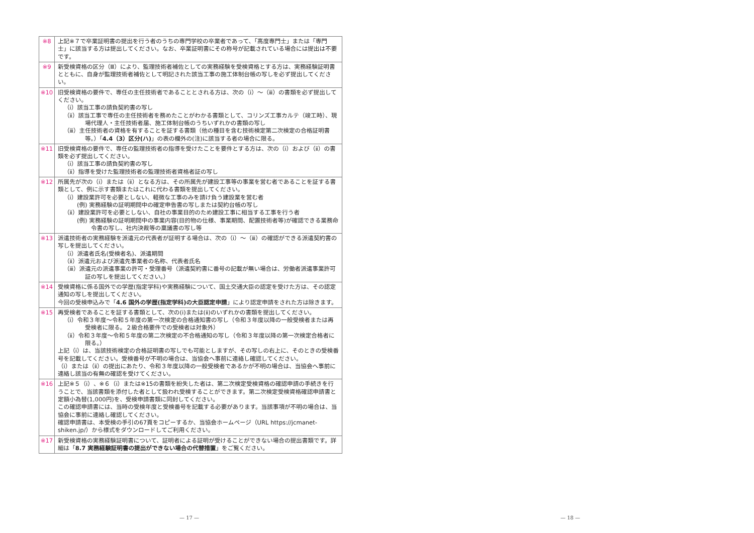| ※8 | 上記※７で卒業証明書の提出を行う者のうちの専門学校の卒業者であって、「高度専門士」または「専門士」に該当する方は提出してください。なお、卒業証明書にその称号が記載されている場合には提出は不要です。 |
| ※9 | 新受検資格の区分（Ⅲ）により、監理技術者補佐としての実務経験を受検資格とする方は、実務経験証明書とともに、自身が監理技術者補佐として明記された該当工事の施工体制台帳の写しを必ず提出してください。 |
| ※10 | 旧受検資格の要件で、専任の主任技術者であることとされる方は、次の（ⅰ）～（ⅲ）の書類を必ず提出してください。 （ⅰ）該当工事の請負契約書の写し （ⅱ）該当工事で専任の主任技術者を務めたことがわかる書類として、コリンズ工事カルテ（竣工時）、現場代理人・主任技術者届、施工体制台帳のうちいずれかの書類の写し （ⅲ）主任技術者の資格を有することを証する書類（他の種目を含む技術検定第二次検定の合格証明書等。）「 4.4（3）区分(ハ) 」の表の欄外の(注)に該当する者の場合に限る。 |
| ※11 | 旧受検資格の要件で、専任の監理技術者の指導を受けたことを要件とする方は、次の（ⅰ）および（ⅱ）の書類を必ず提出してください。 （ⅰ）該当工事の請負契約書の写し （ⅱ）指導を受けた監理技術者の監理技術者資格者証の写し |
| ※12 | 所属先が次の（ⅰ）または（ⅱ）となる方は、その所属先が建設工事等の事業を営む者であることを証する書類として、例に示す書類またはこれに代わる書類を提出してください。 （ⅰ）建設業許可を必要としない、軽微な工事のみを請け負う建設業を営む者 (例) 実務経験の証明期間中の確定申告書の写しまたは契約台帳の写し （ⅱ）建設業許可を必要としない、自社の事業目的のため建設工事に相当する工事を行う者 (例) 実務経験の証明期間中の事業内容(目的物の仕様、事業期間、配置技術者等)が確認できる業務命令書の写し、社内決裁等の稟議書の写し等 |
| ※13 | 派遣技術者の実務経験を派遣元の代表者が証明する場合は、次の（ⅰ）～（ⅲ）の確認ができる派遣契約書の写しを提出してください。 （ⅰ）派遣者氏名(受検者名)、派遣期間 （ⅱ）派遣元および派遣先事業者の名称、代表者氏名 （ⅲ）派遣元の派遣事業の許可・受理番号（派遣契約書に番号の記載が無い場合は、労働者派遣事業許可証の写しを提出してください。） |
| ※14 | 受検資格に係る国外での学歴(指定学科)や実務経験について、国土交通大臣の認定を受けた方は、その認定通知の写しを提出してください。 今回の受検申込みで「 4.6 国外の学歴(指定学科)の大臣認定申請 」により認定申請をされた方は除きます。 |
| ※15 | 再受検者であることを証する書類として、次の(ⅰ)または(ⅱ)のいずれかの書類を提出してください。 （ⅰ）令和３年度～令和５年度の第一次検定の合格通知書の写し（令和３年度以降の一般受検者または再受検者に限る。２級合格要件での受検者は対象外） （ⅱ）令和３年度～令和５年度の第二次検定の不合格通知の写し（令和３年度以降の第一次検定合格者に限る。） 上記（ⅰ）は、当該技術検定の合格証明書の写しでも可能としますが、その写しの右上に、そのときの受検番号を記載してください。受検番号が不明の場合は、当協会へ事前に連絡し確認してください。 （ⅰ）または（ⅱ）の提出にあたり、令和３年度以降の一般受検者であるかが不明の場合は、当協会へ事前に連絡し該当の有無の確認を受けてください。 |
| ※16 | 上記※５（ⅰ）、※６（ⅰ）または※15の書類を紛失した者は、第二次検定受検資格の確認申請の手続きを行うことで、当該書類を添付した者として扱われ受検することができます。第二次検定受検資格確認申請書と定額小為替(1,000円)を、受検申請書類に同封してください。 この確認申請書には、当時の受検年度と受検番号を記載する必要があります。当該事項が不明の場合は、当協会に事前に連絡し確認してください。 確認申請書は、本受検の手引の67頁をコピーするか、当協会ホームページ（URL https://jcmanet-shiken.jp/）から様式をダウンロードしてご利用ください。 |
| ※17 | 新受検資格の実務経験証明書について、証明者による証明が受けることができない場合の提出書類です。詳細は「 8.7 実務経験証明書の提出ができない場合の代替措置 」をご覧ください。 |
— 17 —
— 18 —